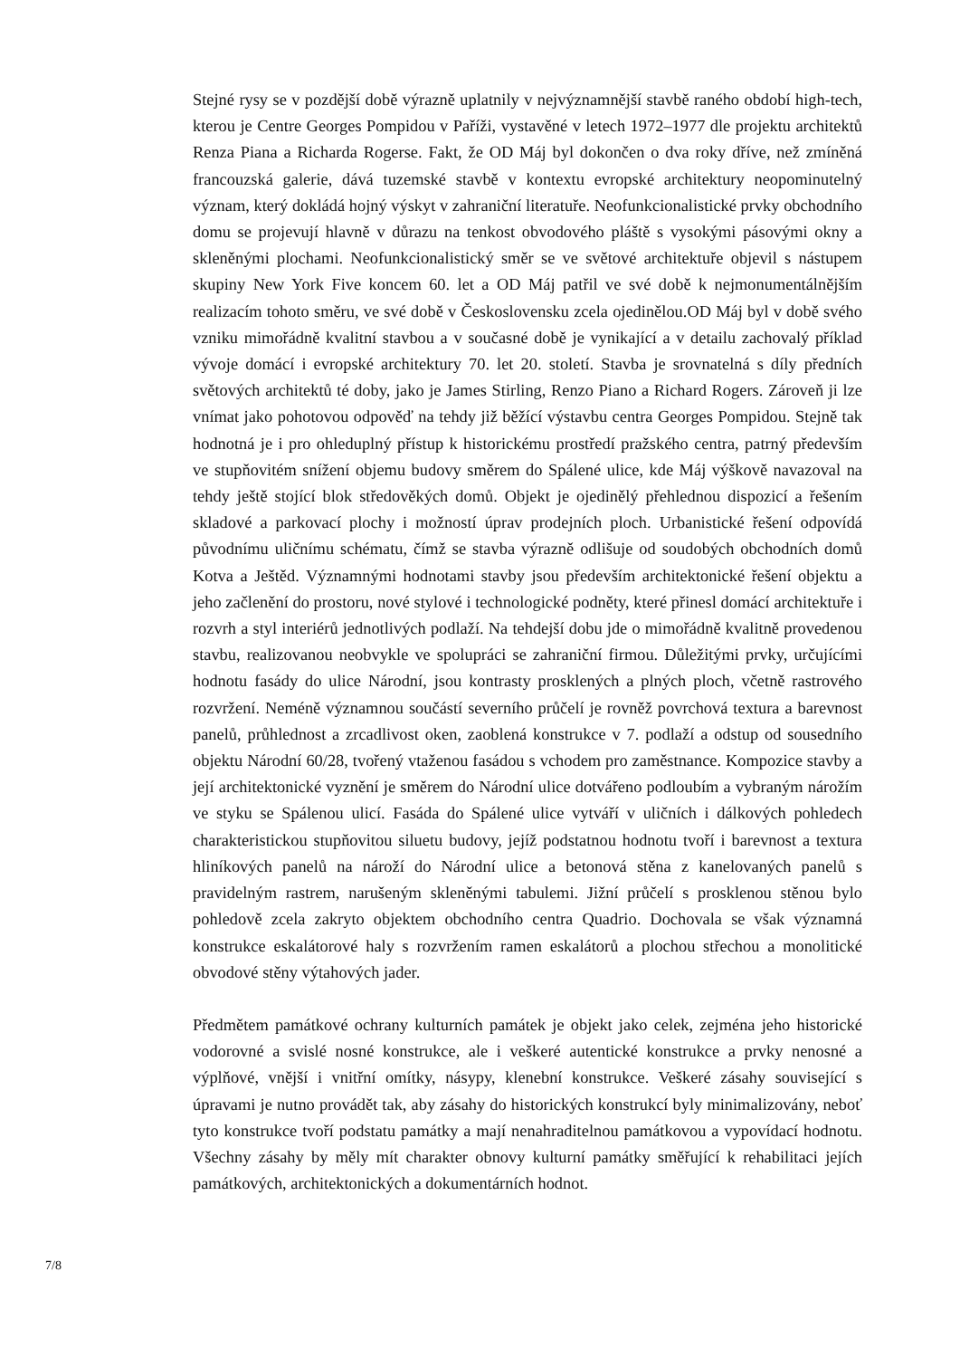Stejné rysy se v pozdější době výrazně uplatnily v nejvýznamnější stavbě raného období high-tech, kterou je Centre Georges Pompidou v Paříži, vystavěné v letech 1972–1977 dle projektu architektů Renza Piana a Richarda Rogerse. Fakt, že OD Máj byl dokončen o dva roky dříve, než zmíněná francouzská galerie, dává tuzemské stavbě v kontextu evropské architektury neopominutelný význam, který dokládá hojný výskyt v zahraniční literatuře. Neofunkcionalistické prvky obchodního domu se projevují hlavně v důrazu na tenkost obvodového pláště s vysokými pásovými okny a skleněnými plochami. Neofunkcionalistický směr se ve světové architektuře objevil s nástupem skupiny New York Five koncem 60. let a OD Máj patřil ve své době k nejmonumentálnějším realizacím tohoto směru, ve své době v Československu zcela ojedinělou.OD Máj byl v době svého vzniku mimořádně kvalitní stavbou a v současné době je vynikající a v detailu zachovalý příklad vývoje domácí i evropské architektury 70. let 20. století. Stavba je srovnatelná s díly předních světových architektů té doby, jako je James Stirling, Renzo Piano a Richard Rogers. Zároveň ji lze vnímat jako pohotovou odpověď na tehdy již běžící výstavbu centra Georges Pompidou. Stejně tak hodnotná je i pro ohleduplný přístup k historickému prostředí pražského centra, patrný především ve stupňovitém snížení objemu budovy směrem do Spálené ulice, kde Máj výškově navazoval na tehdy ještě stojící blok středověkých domů. Objekt je ojedinělý přehlednou dispozicí a řešením skladové a parkovací plochy i možností úprav prodejních ploch. Urbanistické řešení odpovídá původnímu uličnímu schématu, čímž se stavba výrazně odlišuje od soudobých obchodních domů Kotva a Ještěd. Významnými hodnotami stavby jsou především architektonické řešení objektu a jeho začlenění do prostoru, nové stylové i technologické podněty, které přinesl domácí architektuře i rozvrh a styl interiérů jednotlivých podlaží. Na tehdejší dobu jde o mimořádně kvalitně provedenou stavbu, realizovanou neobvykle ve spolupráci se zahraniční firmou. Důležitými prvky, určujícími hodnotu fasády do ulice Národní, jsou kontrasty prosklených a plných ploch, včetně rastrového rozvržení. Neméně významnou součástí severního průčelí je rovněž povrchová textura a barevnost panelů, průhlednost a zrcadlivost oken, zaoblená konstrukce v 7. podlaží a odstup od sousedního objektu Národní 60/28, tvořený vtaženou fasádou s vchodem pro zaměstnance. Kompozice stavby a její architektonické vyznění je směrem do Národní ulice dotvářeno podloubím a vybraným nárožím ve styku se Spálenou ulicí. Fasáda do Spálené ulice vytváří v uličních i dálkových pohledech charakteristickou stupňovitou siluetu budovy, jejíž podstatnou hodnotu tvoří i barevnost a textura hliníkových panelů na nároží do Národní ulice a betonová stěna z kanelovaných panelů s pravidelným rastrem, narušeným skleněnými tabulemi. Jižní průčelí s prosklenou stěnou bylo pohledově zcela zakryto objektem obchodního centra Quadrio. Dochovala se však významná konstrukce eskalátorové haly s rozvržením ramen eskalátorů a plochou střechou a monolitické obvodové stěny výtahových jader.
Předmětem památkové ochrany kulturních památek je objekt jako celek, zejména jeho historické vodorovné a svislé nosné konstrukce, ale i veškeré autentické konstrukce a prvky nenosné a výplňové, vnější i vnitřní omítky, násypy, klenební konstrukce. Veškeré zásahy související s úpravami je nutno provádět tak, aby zásahy do historických konstrukcí byly minimalizovány, neboť tyto konstrukce tvoří podstatu památky a mají nenahraditelnou památkovou a vypovídací hodnotu. Všechny zásahy by měly mít charakter obnovy kulturní památky směřující k rehabilitaci jejích památkových, architektonických a dokumentárních hodnot.
7/8